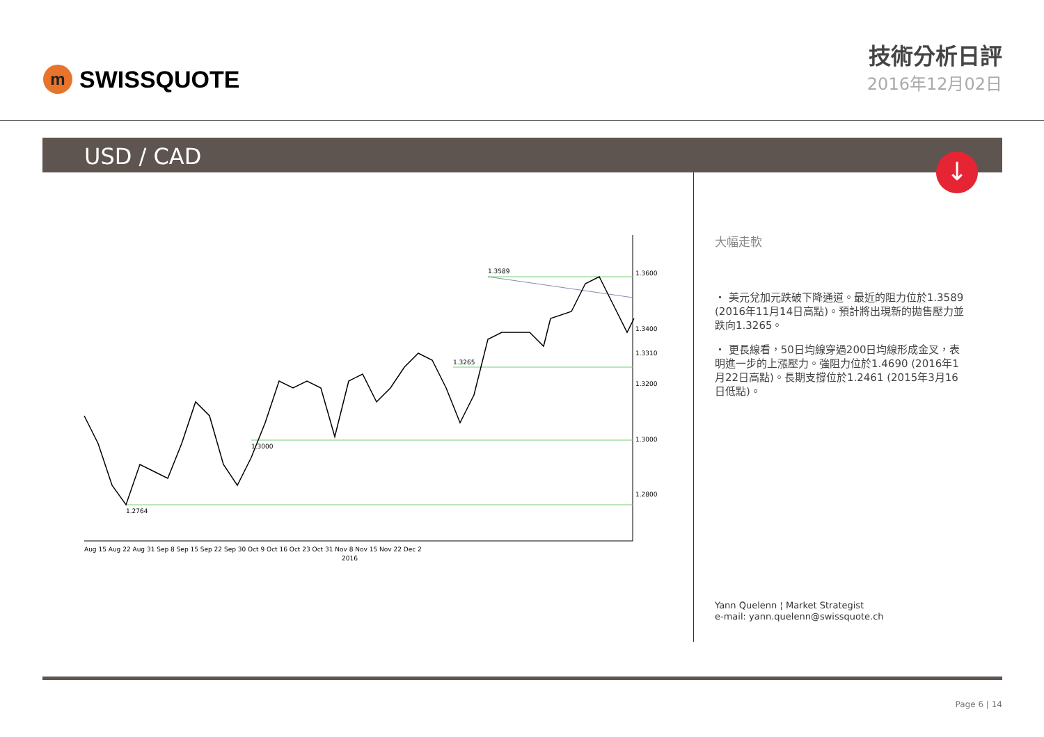m
SWISSQUOTE
技術分析日評
2016年12月02日
USD / CAD
↓
1.3600
1.3400
1.3200
1.3000
1.2800
1.3310
1.3589
1.3265
1.3000
1.2764
Aug 15 Aug 22 Aug 31 Sep 8 Sep 15 Sep 22 Sep 30 Oct 9 Oct 16 Oct 23 Oct 31 Nov 8 Nov 15 Nov 22 Dec 2
2016
大幅走軟
・ 美元兌加元跌破下降通道。最近的阻力位於1.3589 (2016年11月14日高點)。預計將出現新的拋售壓力並跌向1.3265。
・ 更長線看，50日均線穿過200日均線形成金叉，表明進一步的上漲壓力。強阻力位於1.4690 (2016年1月22日高點)。長期支撐位於1.2461 (2015年3月16日低點)。
Yann Quelenn ¦ Market Strategist
e-mail: yann.quelenn@swissquote.ch
Page 6 | 14